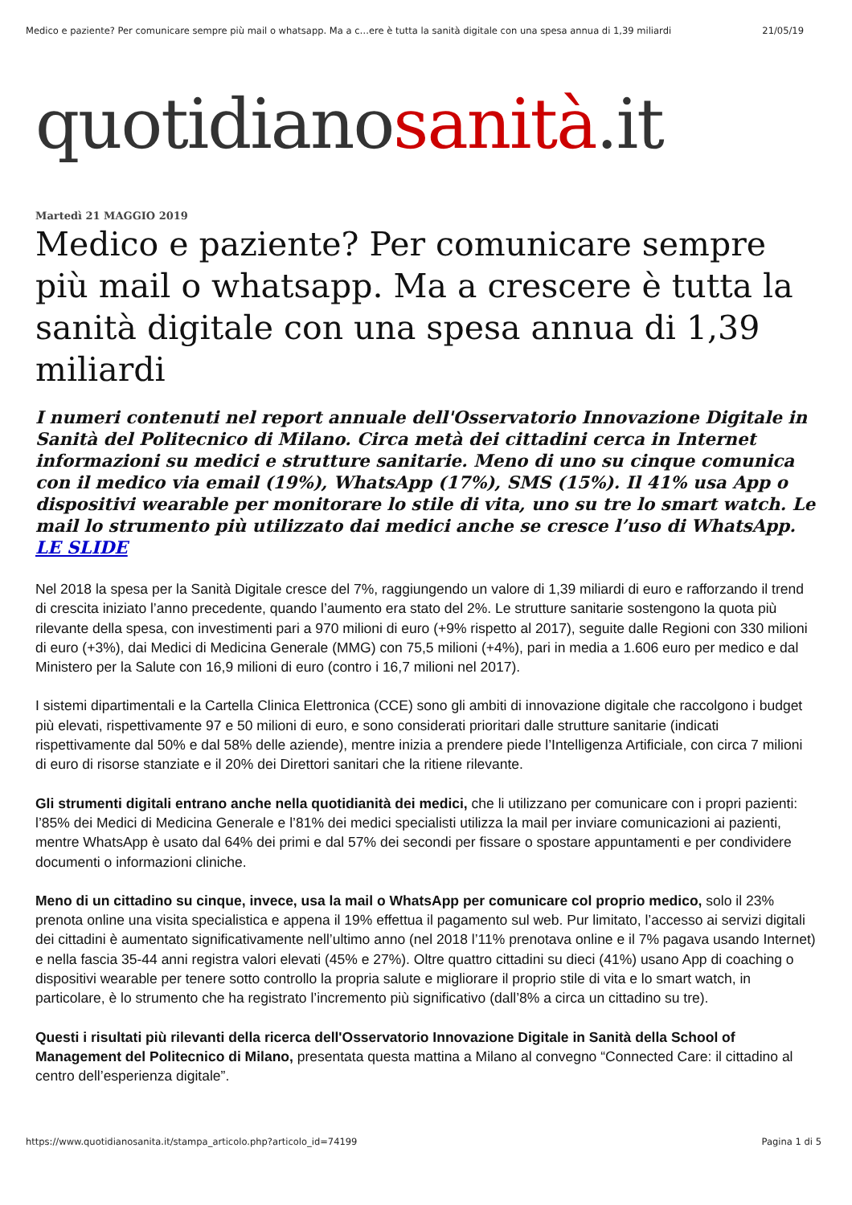Medico e paziente? Per comunicare sempre più mail o whatsapp. Ma a c…ere è tutta la sanità digitale con una spesa annua di 1,39 miliardi 21/05/19
quotidianosanità.it
Martedì 21 MAGGIO 2019
Medico e paziente? Per comunicare sempre più mail o whatsapp. Ma a crescere è tutta la sanità digitale con una spesa annua di 1,39 miliardi
I numeri contenuti nel report annuale dell'Osservatorio Innovazione Digitale in Sanità del Politecnico di Milano. Circa metà dei cittadini cerca in Internet informazioni su medici e strutture sanitarie. Meno di uno su cinque comunica con il medico via email (19%), WhatsApp (17%), SMS (15%). Il 41% usa App o dispositivi wearable per monitorare lo stile di vita, uno su tre lo smart watch. Le mail lo strumento più utilizzato dai medici anche se cresce l’uso di WhatsApp. LE SLIDE
Nel 2018 la spesa per la Sanità Digitale cresce del 7%, raggiungendo un valore di 1,39 miliardi di euro e rafforzando il trend di crescita iniziato l’anno precedente, quando l’aumento era stato del 2%. Le strutture sanitarie sostengono la quota più rilevante della spesa, con investimenti pari a 970 milioni di euro (+9% rispetto al 2017), seguite dalle Regioni con 330 milioni di euro (+3%), dai Medici di Medicina Generale (MMG) con 75,5 milioni (+4%), pari in media a 1.606 euro per medico e dal Ministero per la Salute con 16,9 milioni di euro (contro i 16,7 milioni nel 2017).
I sistemi dipartimentali e la Cartella Clinica Elettronica (CCE) sono gli ambiti di innovazione digitale che raccolgono i budget più elevati, rispettivamente 97 e 50 milioni di euro, e sono considerati prioritari dalle strutture sanitarie (indicati rispettivamente dal 50% e dal 58% delle aziende), mentre inizia a prendere piede l’Intelligenza Artificiale, con circa 7 milioni di euro di risorse stanziate e il 20% dei Direttori sanitari che la ritiene rilevante.
Gli strumenti digitali entrano anche nella quotidianità dei medici, che li utilizzano per comunicare con i propri pazienti: l’85% dei Medici di Medicina Generale e l’81% dei medici specialisti utilizza la mail per inviare comunicazioni ai pazienti, mentre WhatsApp è usato dal 64% dei primi e dal 57% dei secondi per fissare o spostare appuntamenti e per condividere documenti o informazioni cliniche.
Meno di un cittadino su cinque, invece, usa la mail o WhatsApp per comunicare col proprio medico, solo il 23% prenota online una visita specialistica e appena il 19% effettua il pagamento sul web. Pur limitato, l’accesso ai servizi digitali dei cittadini è aumentato significativamente nell’ultimo anno (nel 2018 l’11% prenotava online e il 7% pagava usando Internet) e nella fascia 35-44 anni registra valori elevati (45% e 27%). Oltre quattro cittadini su dieci (41%) usano App di coaching o dispositivi wearable per tenere sotto controllo la propria salute e migliorare il proprio stile di vita e lo smart watch, in particolare, è lo strumento che ha registrato l’incremento più significativo (dall’8% a circa un cittadino su tre).
Questi i risultati più rilevanti della ricerca dell'Osservatorio Innovazione Digitale in Sanità della School of Management del Politecnico di Milano, presentata questa mattina a Milano al convegno “Connected Care: il cittadino al centro dell’esperienza digitale”.
https://www.quotidianosanita.it/stampa_articolo.php?articolo_id=74199 Pagina 1 di 5